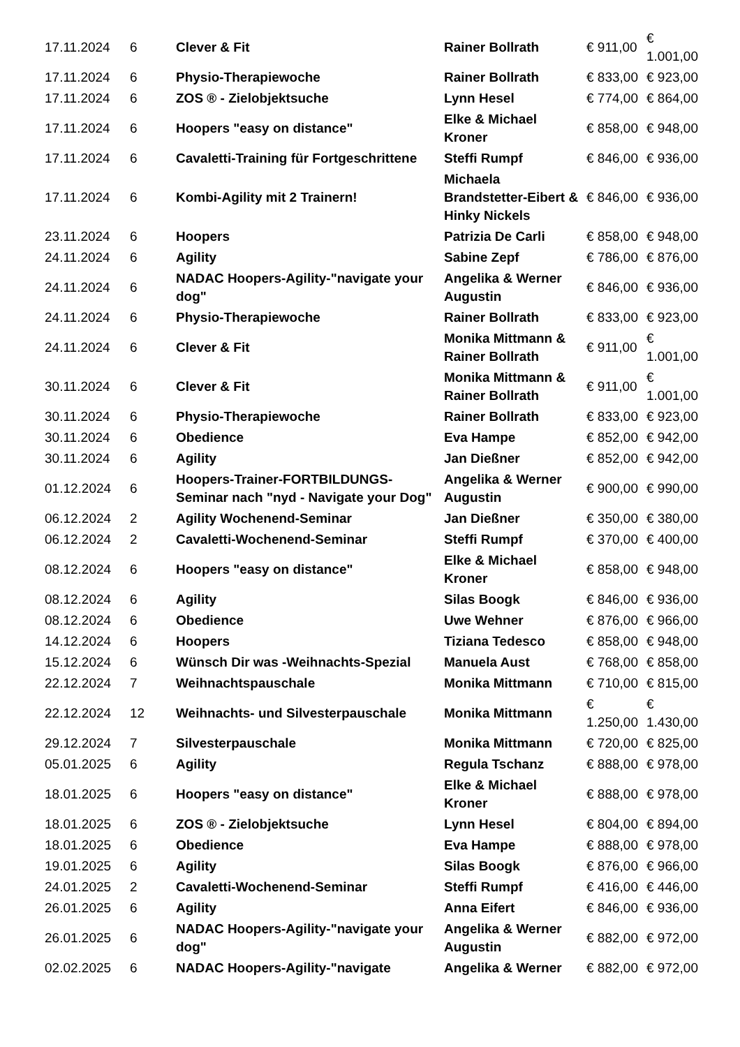| 17.11.2024 | 6 | Clever & Fit | Rainer Bollrath | € 911,00 | € 1.001,00 |
| 17.11.2024 | 6 | Physio-Therapiewoche | Rainer Bollrath | € 833,00 | € 923,00 |
| 17.11.2024 | 6 | ZOS ® - Zielobjektsuche | Lynn Hesel | € 774,00 | € 864,00 |
| 17.11.2024 | 6 | Hoopers "easy on distance" | Elke & Michael Kroner | € 858,00 | € 948,00 |
| 17.11.2024 | 6 | Cavaletti-Training für Fortgeschrittene | Steffi Rumpf | € 846,00 | € 936,00 |
| 17.11.2024 | 6 | Kombi-Agility mit 2 Trainern! | Michaela Brandstetter-Eibert & Hinky Nickels | € 846,00 | € 936,00 |
| 23.11.2024 | 6 | Hoopers | Patrizia De Carli | € 858,00 | € 948,00 |
| 24.11.2024 | 6 | Agility | Sabine Zepf | € 786,00 | € 876,00 |
| 24.11.2024 | 6 | NADAC Hoopers-Agility-"navigate your dog" | Angelika & Werner Augustin | € 846,00 | € 936,00 |
| 24.11.2024 | 6 | Physio-Therapiewoche | Rainer Bollrath | € 833,00 | € 923,00 |
| 24.11.2024 | 6 | Clever & Fit | Monika Mittmann & Rainer Bollrath | € 911,00 | € 1.001,00 |
| 30.11.2024 | 6 | Clever & Fit | Monika Mittmann & Rainer Bollrath | € 911,00 | € 1.001,00 |
| 30.11.2024 | 6 | Physio-Therapiewoche | Rainer Bollrath | € 833,00 | € 923,00 |
| 30.11.2024 | 6 | Obedience | Eva Hampe | € 852,00 | € 942,00 |
| 30.11.2024 | 6 | Agility | Jan Dießner | € 852,00 | € 942,00 |
| 01.12.2024 | 6 | Hoopers-Trainer-FORTBILDUNGS-Seminar nach "nyd - Navigate your Dog" | Angelika & Werner Augustin | € 900,00 | € 990,00 |
| 06.12.2024 | 2 | Agility Wochenend-Seminar | Jan Dießner | € 350,00 | € 380,00 |
| 06.12.2024 | 2 | Cavaletti-Wochenend-Seminar | Steffi Rumpf | € 370,00 | € 400,00 |
| 08.12.2024 | 6 | Hoopers "easy on distance" | Elke & Michael Kroner | € 858,00 | € 948,00 |
| 08.12.2024 | 6 | Agility | Silas Boogk | € 846,00 | € 936,00 |
| 08.12.2024 | 6 | Obedience | Uwe Wehner | € 876,00 | € 966,00 |
| 14.12.2024 | 6 | Hoopers | Tiziana Tedesco | € 858,00 | € 948,00 |
| 15.12.2024 | 6 | Wünsch Dir was -Weihnachts-Spezial | Manuela Aust | € 768,00 | € 858,00 |
| 22.12.2024 | 7 | Weihnachtspauschale | Monika Mittmann | € 710,00 | € 815,00 |
| 22.12.2024 | 12 | Weihnachts- und Silvesterpauschale | Monika Mittmann | € 1.250,00 | € 1.430,00 |
| 29.12.2024 | 7 | Silvesterpauschale | Monika Mittmann | € 720,00 | € 825,00 |
| 05.01.2025 | 6 | Agility | Regula Tschanz | € 888,00 | € 978,00 |
| 18.01.2025 | 6 | Hoopers "easy on distance" | Elke & Michael Kroner | € 888,00 | € 978,00 |
| 18.01.2025 | 6 | ZOS ® - Zielobjektsuche | Lynn Hesel | € 804,00 | € 894,00 |
| 18.01.2025 | 6 | Obedience | Eva Hampe | € 888,00 | € 978,00 |
| 19.01.2025 | 6 | Agility | Silas Boogk | € 876,00 | € 966,00 |
| 24.01.2025 | 2 | Cavaletti-Wochenend-Seminar | Steffi Rumpf | € 416,00 | € 446,00 |
| 26.01.2025 | 6 | Agility | Anna Eifert | € 846,00 | € 936,00 |
| 26.01.2025 | 6 | NADAC Hoopers-Agility-"navigate your dog" | Angelika & Werner Augustin | € 882,00 | € 972,00 |
| 02.02.2025 | 6 | NADAC Hoopers-Agility-"navigate | Angelika & Werner | € 882,00 | € 972,00 |